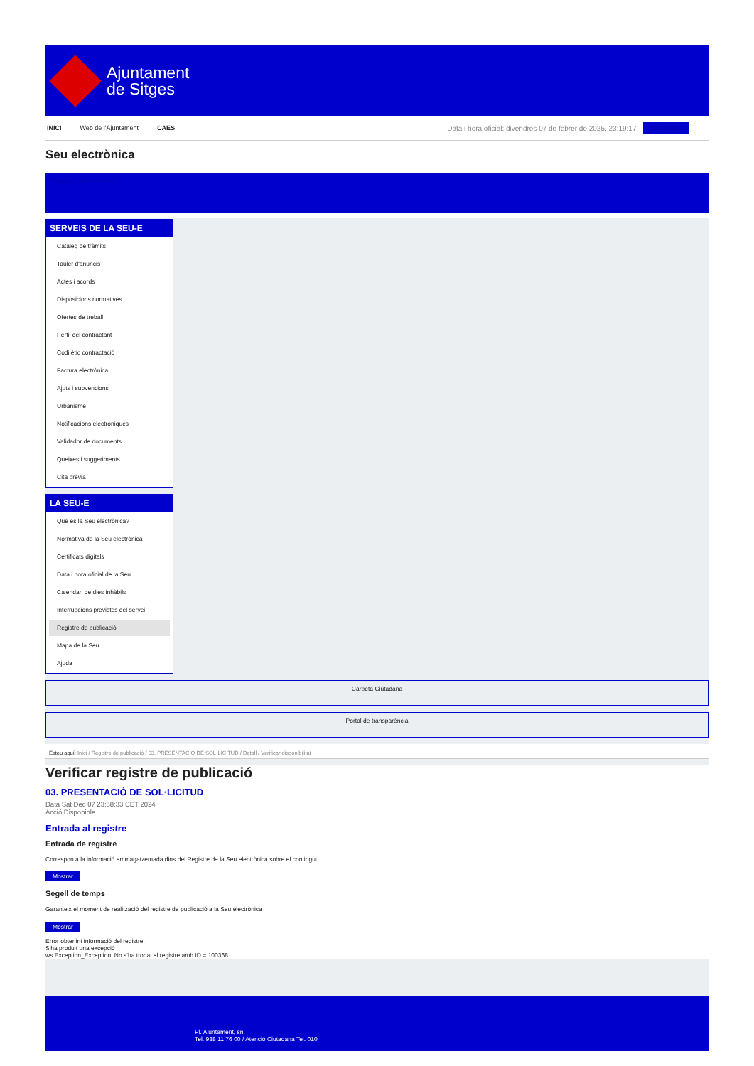Ajuntament
de Sitges
INICI Web de l'Ajuntament CAES Data i hora oficial: divendres 07 de febrer de 2025, 23:19:17 Sincronitzar
Seu electrònica
Obtenir còpia autèntica
SERVEIS DE LA SEU-E
Catàleg de tràmits
Tauler d'anuncis
Actes i acords
Disposicions normatives
Ofertes de treball
Perfil del contractant
Codi ètic contractació
Factura electrònica
Ajuts i subvencions
Urbanisme
Notificacions electròniques
Validador de documents
Queixes i suggeriments
Cita prèvia
LA SEU-E
Què és la Seu electrònica?
Normativa de la Seu electrònica
Certificats digitals
Data i hora oficial de la Seu
Calendari de dies inhàbils
Interrupcions previstes del servei
Registre de publicació
Mapa de la Seu
Ajuda
Carpeta Ciutadana
Portal de transparència
Esteu aquí: Inici / Registre de publicació / 03. PRESENTACIÓ DE SOL·LICITUD / Detall / Verificar disponibilitat
Verificar registre de publicació
03. PRESENTACIÓ DE SOL·LICITUD
Data Sat Dec 07 23:58:33 CET 2024
Acció Disponible
Entrada al registre
Entrada de registre
Correspon a la informació emmagatzemada dins del Registre de la Seu electrònica sobre el contingut
Mostrar
Segell de temps
Garanteix el moment de realització del registre de publicació a la Seu electrònica
Mostrar
Error obtenint informació del registre:
S'ha produit una excepció
ws.Exception_Exception: No s'ha trobat el registre amb ID = 100368
Pl. Ajuntament, sn.
Tel. 938 11 76 00 / Atenció Ciutadana Tel. 010